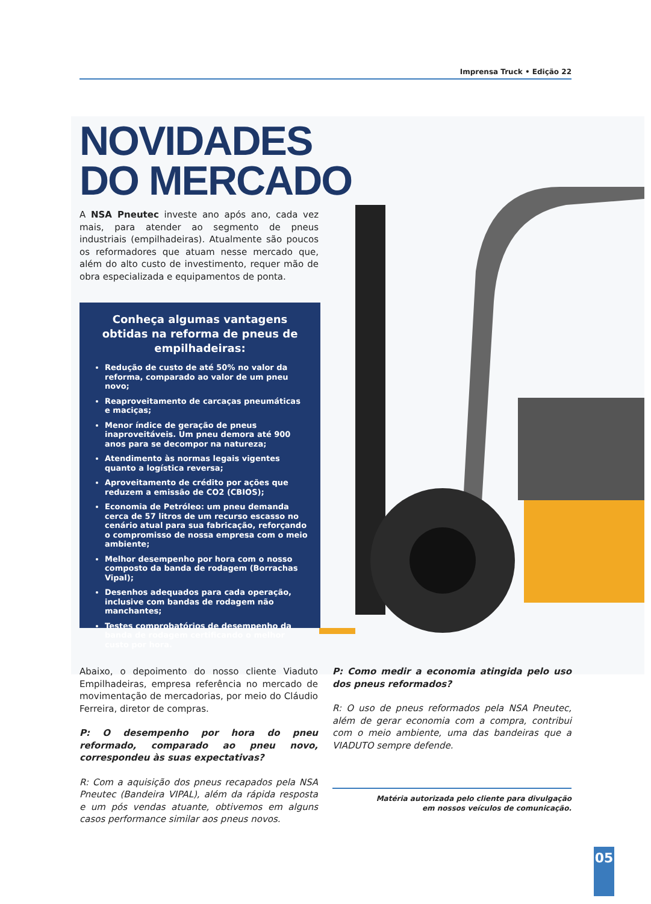Imprensa Truck • Edição 22
NOVIDADES
DO MERCADO
A NSA Pneutec investe ano após ano, cada vez mais, para atender ao segmento de pneus industriais (empilhadeiras). Atualmente são poucos os reformadores que atuam nesse mercado que, além do alto custo de investimento, requer mão de obra especializada e equipamentos de ponta.
Conheça algumas vantagens obtidas na reforma de pneus de empilhadeiras:
Redução de custo de até 50% no valor da reforma, comparado ao valor de um pneu novo;
Reaproveitamento de carcaças pneumáticas e maciças;
Menor índice de geração de pneus inaproveitáveis. Um pneu demora até 900 anos para se decompor na natureza;
Atendimento às normas legais vigentes quanto a logística reversa;
Aproveitamento de crédito por ações que reduzem a emissão de CO2 (CBIOS);
Economia de Petróleo: um pneu demanda cerca de 57 litros de um recurso escasso no cenário atual para sua fabricação, reforçando o compromisso de nossa empresa com o meio ambiente;
Melhor desempenho por hora com o nosso composto da banda de rodagem (Borrachas Vipal);
Desenhos adequados para cada operação, inclusive com bandas de rodagem não manchantes;
Testes comprobatórios de desempenho da banda de rodagem certificando o melhor custo por hora.
Abaixo, o depoimento do nosso cliente Viaduto Empilhadeiras, empresa referência no mercado de movimentação de mercadorias, por meio do Cláudio Ferreira, diretor de compras.
P: O desempenho por hora do pneu reformado, comparado ao pneu novo, correspondeu às suas expectativas?
R: Com a aquisição dos pneus recapados pela NSA Pneutec (Bandeira VIPAL), além da rápida resposta e um pós vendas atuante, obtivemos em alguns casos performance similar aos pneus novos.
P: Como medir a economia atingida pelo uso dos pneus reformados?
R: O uso de pneus reformados pela NSA Pneutec, além de gerar economia com a compra, contribui com o meio ambiente, uma das bandeiras que a VIADUTO sempre defende.
Matéria autorizada pelo cliente para divulgação
em nossos veículos de comunicação.
05